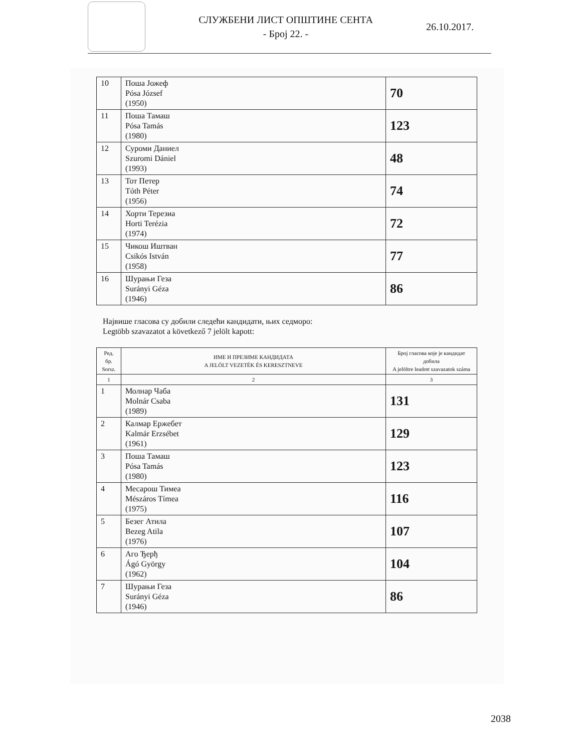СЛУЖБЕНИ ЛИСТ ОПШТИНЕ СЕНТА
- Број 22. -
26.10.2017.
| 10 | Поша Јожеф Pósa József (1950) | 70 |
| 11 | Поша Тамаш Pósa Tamás (1980) | 123 |
| 12 | Суроми Даниел Szuromi Dániel (1993) | 48 |
| 13 | Тот Петер Tóth Péter (1956) | 74 |
| 14 | Хорти Терезиа Horti Terézia (1974) | 72 |
| 15 | Чикош Иштван Csikós István (1958) | 77 |
| 16 | Шурањи Геза Surányi Géza (1946) | 86 |
Највише гласова су добили следећи кандидати, њих седморо:
Legtöbb szavazatot a következő 7 jelölt kapott:
| Ред. бр. Sorsz. | ИМЕ И ПРЕЗИМЕ КАНДИДАТА A JELÖLT VEZETÉK ÉS KERESZTNEVE | Број гласова које је кандидат добила A jelöltre leadott szavazatok száma |
| --- | --- | --- |
| 1 | 2 | 3 |
| 1 | Молнар Чаба Molnár Csaba (1989) | 131 |
| 2 | Калмар Ержебет Kalmár Erzsébet (1961) | 129 |
| 3 | Поша Тамаш Pósa Tamás (1980) | 123 |
| 4 | Месарош Тимеа Mészáros Tímea (1975) | 116 |
| 5 | Безег Атила Bezeg Atila (1976) | 107 |
| 6 | Аго Ђерђ Ágó György (1962) | 104 |
| 7 | Шурањи Геза Surányi Géza (1946) | 86 |
2038